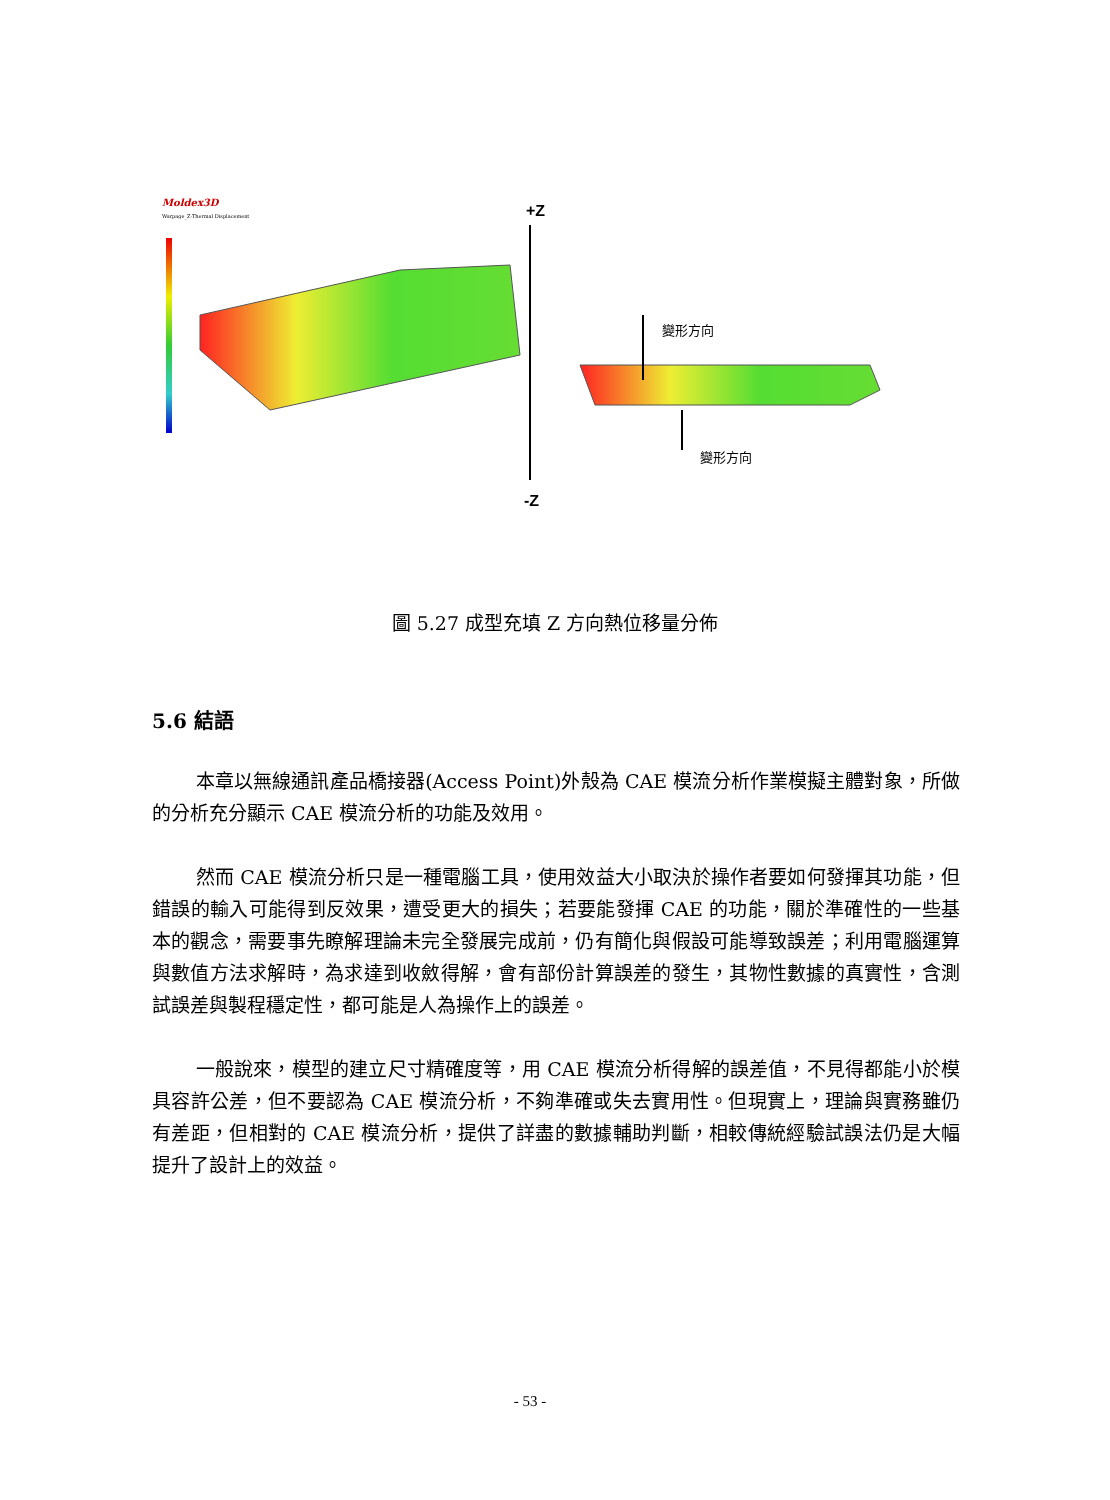Moldex3D
Warpage_Z-Thermal Displacement
+Z
-Z
變形方向
變形方向
圖 5.27 成型充填 Z 方向熱位移量分佈
5.6 結語
本章以無線通訊產品橋接器(Access Point)外殼為 CAE 模流分析作業模擬主體對象，所做的分析充分顯示 CAE 模流分析的功能及效用。
然而 CAE 模流分析只是一種電腦工具，使用效益大小取決於操作者要如何發揮其功能，但錯誤的輸入可能得到反效果，遭受更大的損失；若要能發揮 CAE 的功能，關於準確性的一些基本的觀念，需要事先瞭解理論未完全發展完成前，仍有簡化與假設可能導致誤差；利用電腦運算與數值方法求解時，為求達到收斂得解，會有部份計算誤差的發生，其物性數據的真實性，含測試誤差與製程穩定性，都可能是人為操作上的誤差。
一般說來，模型的建立尺寸精確度等，用 CAE 模流分析得解的誤差值，不見得都能小於模具容許公差，但不要認為 CAE 模流分析，不夠準確或失去實用性。但現實上，理論與實務雖仍有差距，但相對的 CAE 模流分析，提供了詳盡的數據輔助判斷，相較傳統經驗試誤法仍是大幅提升了設計上的效益。
- 53 -